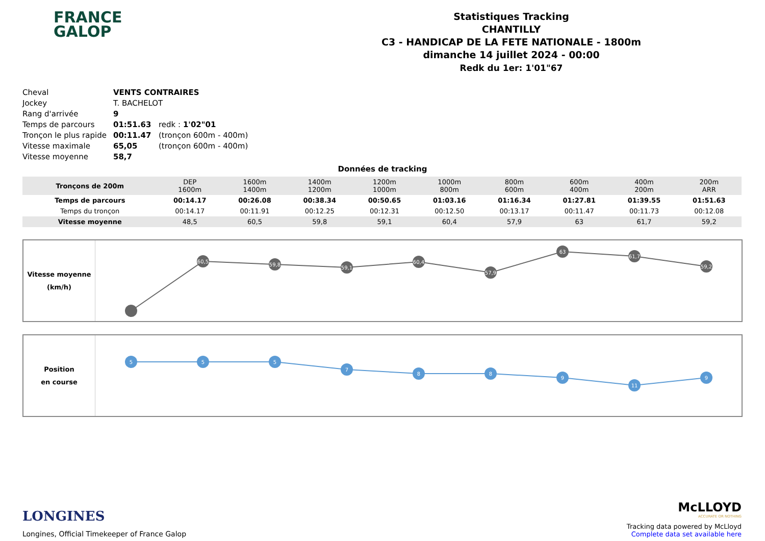FRANCE
GALOP
Statistiques Tracking
CHANTILLY
C3 - HANDICAP DE LA FETE NATIONALE - 1800m
dimanche 14 juillet 2024 - 00:00
Redk du 1er: 1'01"67
| Cheval | VENTS CONTRAIRES | |
| Jockey | T. BACHELOT | |
| Rang d'arrivée | 9 | |
| Temps de parcours | 01:51.63 | redk : 1'02"01 |
| Tronçon le plus rapide | 00:11.47 | (tronçon 600m - 400m) |
| Vitesse maximale | 65,05 | (tronçon 600m - 400m) |
| Vitesse moyenne | 58,7 | |
Données de tracking
| Tronçons de 200m | DEP 1600m | 1600m 1400m | 1400m 1200m | 1200m 1000m | 1000m 800m | 800m 600m | 600m 400m | 400m 200m | 200m ARR |
| Temps de parcours | 00:14.17 | 00:26.08 | 00:38.34 | 00:50.65 | 01:03.16 | 01:16.34 | 01:27.81 | 01:39.55 | 01:51.63 |
| Temps du tronçon | 00:14.17 | 00:11.91 | 00:12.25 | 00:12.31 | 00:12.50 | 00:13.17 | 00:11.47 | 00:11.73 | 00:12.08 |
| Vitesse moyenne | 48,5 | 60,5 | 59,8 | 59,1 | 60,4 | 57,9 | 63 | 61,7 | 59,2 |
Vitesse moyenne
(km/h)
60,5
59,8
59,1
60,4
57,9
63
61,7
59,2
Position
en course
5
5
5
7
8
8
9
11
9
LONGINES
Longines, Official Timekeeper of France Galop
McLLOYD
ACCURATE OR NOTHING
Tracking data powered by McLloyd
Complete data set available here